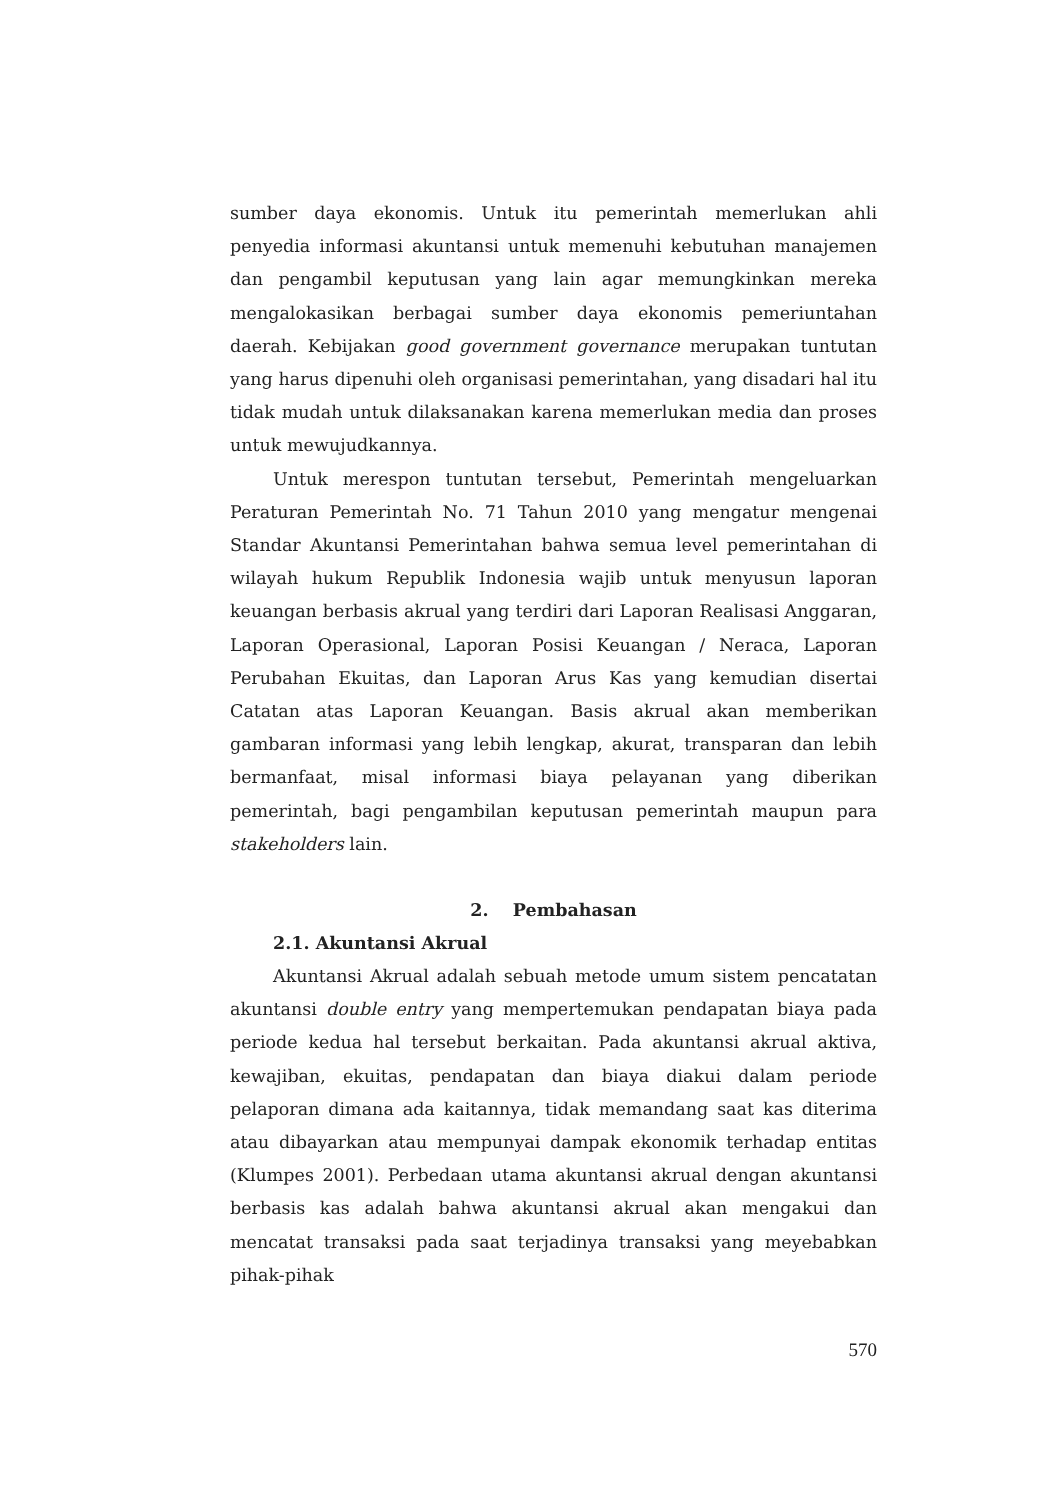sumber daya ekonomis. Untuk itu pemerintah memerlukan ahli penyedia informasi akuntansi untuk memenuhi kebutuhan manajemen dan pengambil keputusan yang lain agar memungkinkan mereka mengalokasikan berbagai sumber daya ekonomis pemeriuntahan daerah. Kebijakan good government governance merupakan tuntutan yang harus dipenuhi oleh organisasi pemerintahan, yang disadari hal itu tidak mudah untuk dilaksanakan karena memerlukan media dan proses untuk mewujudkannya.
Untuk merespon tuntutan tersebut, Pemerintah mengeluarkan Peraturan Pemerintah No. 71 Tahun 2010 yang mengatur mengenai Standar Akuntansi Pemerintahan bahwa semua level pemerintahan di wilayah hukum Republik Indonesia wajib untuk menyusun laporan keuangan berbasis akrual yang terdiri dari Laporan Realisasi Anggaran, Laporan Operasional, Laporan Posisi Keuangan / Neraca, Laporan Perubahan Ekuitas, dan Laporan Arus Kas yang kemudian disertai Catatan atas Laporan Keuangan. Basis akrual akan memberikan gambaran informasi yang lebih lengkap, akurat, transparan dan lebih bermanfaat, misal informasi biaya pelayanan yang diberikan pemerintah, bagi pengambilan keputusan pemerintah maupun para stakeholders lain.
2. Pembahasan
2.1. Akuntansi Akrual
Akuntansi Akrual adalah sebuah metode umum sistem pencatatan akuntansi double entry yang mempertemukan pendapatan biaya pada periode kedua hal tersebut berkaitan. Pada akuntansi akrual aktiva, kewajiban, ekuitas, pendapatan dan biaya diakui dalam periode pelaporan dimana ada kaitannya, tidak memandang saat kas diterima atau dibayarkan atau mempunyai dampak ekonomik terhadap entitas (Klumpes 2001). Perbedaan utama akuntansi akrual dengan akuntansi berbasis kas adalah bahwa akuntansi akrual akan mengakui dan mencatat transaksi pada saat terjadinya transaksi yang meyebabkan pihak-pihak
570